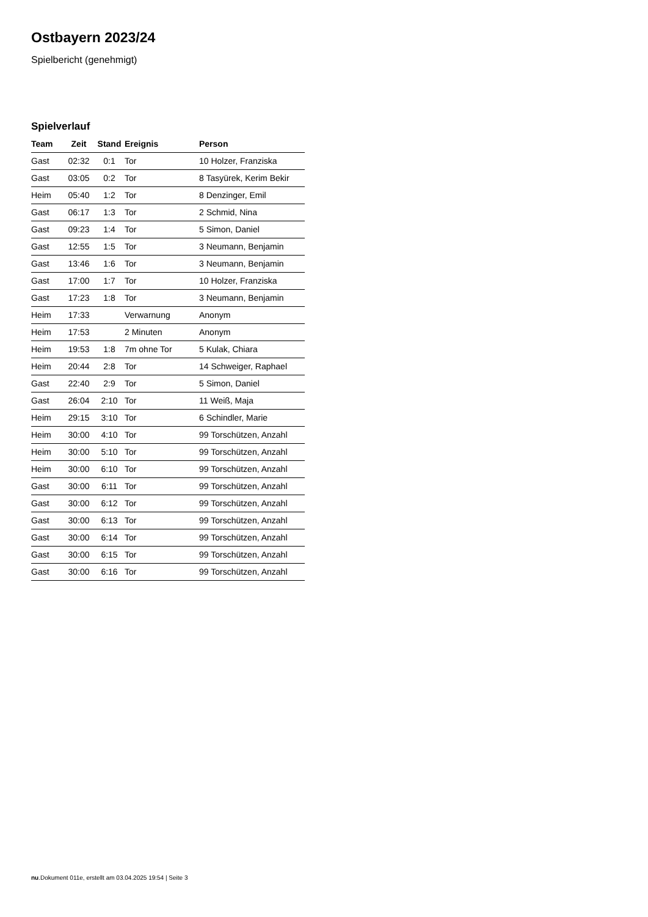Ostbayern 2023/24
Spielbericht (genehmigt)
Spielverlauf
| Team | Zeit | Stand | Ereignis | Person |
| --- | --- | --- | --- | --- |
| Gast | 02:32 | 0:1 | Tor | 10 Holzer, Franziska |
| Gast | 03:05 | 0:2 | Tor | 8 Tasyürek, Kerim Bekir |
| Heim | 05:40 | 1:2 | Tor | 8 Denzinger, Emil |
| Gast | 06:17 | 1:3 | Tor | 2 Schmid, Nina |
| Gast | 09:23 | 1:4 | Tor | 5 Simon, Daniel |
| Gast | 12:55 | 1:5 | Tor | 3 Neumann, Benjamin |
| Gast | 13:46 | 1:6 | Tor | 3 Neumann, Benjamin |
| Gast | 17:00 | 1:7 | Tor | 10 Holzer, Franziska |
| Gast | 17:23 | 1:8 | Tor | 3 Neumann, Benjamin |
| Heim | 17:33 | | Verwarnung | Anonym |
| Heim | 17:53 | | 2 Minuten | Anonym |
| Heim | 19:53 | 1:8 | 7m ohne Tor | 5 Kulak, Chiara |
| Heim | 20:44 | 2:8 | Tor | 14 Schweiger, Raphael |
| Gast | 22:40 | 2:9 | Tor | 5 Simon, Daniel |
| Gast | 26:04 | 2:10 | Tor | 11 Weiß, Maja |
| Heim | 29:15 | 3:10 | Tor | 6 Schindler, Marie |
| Heim | 30:00 | 4:10 | Tor | 99 Torschützen, Anzahl |
| Heim | 30:00 | 5:10 | Tor | 99 Torschützen, Anzahl |
| Heim | 30:00 | 6:10 | Tor | 99 Torschützen, Anzahl |
| Gast | 30:00 | 6:11 | Tor | 99 Torschützen, Anzahl |
| Gast | 30:00 | 6:12 | Tor | 99 Torschützen, Anzahl |
| Gast | 30:00 | 6:13 | Tor | 99 Torschützen, Anzahl |
| Gast | 30:00 | 6:14 | Tor | 99 Torschützen, Anzahl |
| Gast | 30:00 | 6:15 | Tor | 99 Torschützen, Anzahl |
| Gast | 30:00 | 6:16 | Tor | 99 Torschützen, Anzahl |
nu.Dokument 011e, erstellt am 03.04.2025 19:54 | Seite 3